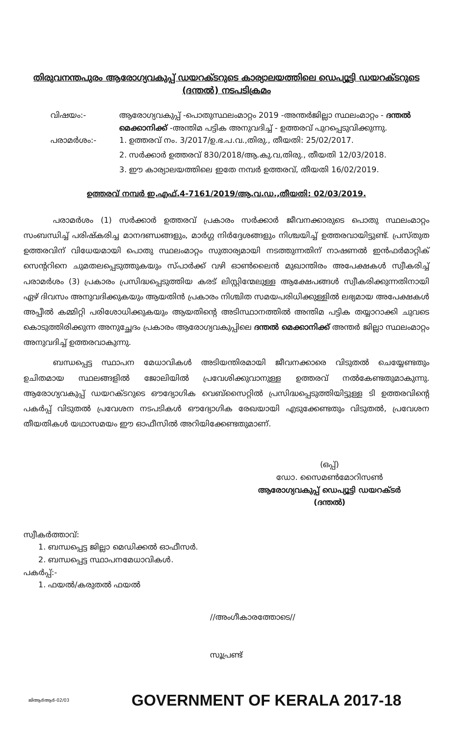തിരുവനന്തപുരം ആരോഗ്യവകുപ്പ് ഡയറക്ടറുടെ കാര്യാലയത്തിലെ ഡെപ്യൂട്ടി ഡയറക്ടറുടെ (ദന്തൽ) നടപടിക്രമം
വിഷയം:- ആരോഗ്യവകുപ്പ് -പൊതുസ്ഥലംമാറ്റം 2019 -അന്തർജില്ലാ സ്ഥലംമാറ്റം - ദന്തൽ മെക്കാനിക്ക് -അന്തിമ പട്ടിക അനുവദിച്ച് - ഉത്തരവ് പുറപ്പെടുവിക്കുന്നു.
പരാമർശം:- 1. ഉത്തരവ് നം. 3/2017/ഉ.ഭ.പ.വ.,തിരു., തീയതി: 25/02/2017.
2. സർക്കാർ ഉത്തരവ് 830/2018/ആ.കു.വ,തിരു., തീയതി 12/03/2018.
3. ഈ കാര്യാലയത്തിലെ ഇതേ നമ്പർ ഉത്തരവ്, തീയതി 16/02/2019.
ഉത്തരവ് നമ്പർ ഇ.എഫ്.4-7161/2019/ആ.വ.ഡ.,തീയതി: 02/03/2019.
പരാമർശം (1) സർക്കാർ ഉത്തരവ് പ്രകാരം സർക്കാർ ജീവനക്കാരുടെ പൊതു സ്ഥലംമാറ്റം സംബന്ധിച്ച് പരിഷ്കരിച്ച മാനദണ്ഡങ്ങളും, മാർഗ്ഗ നിർദ്ദേശങ്ങളും നിശ്ചയിച്ച് ഉത്തരവായിട്ടുണ്ട്. പ്രസ്തുത ഉത്തരവിന് വിധേയമായി പൊതു സ്ഥലംമാറ്റം സുതാര്യമായി നടത്തുന്നതിന് നാഷണൽ ഇൻഫർമാറ്റിക് സെന്ററിനെ ചുമതലപ്പെടുത്തുകയും സ്പാർക്ക് വഴി ഓൺലൈൻ മുഖാന്തിരം അപേക്ഷകൾ സ്വീകരിച്ച് പരാമർശം (3) പ്രകാരം പ്രസിദ്ധപ്പെടുത്തിയ കരട് ലിസ്റ്റിന്മേലുള്ള ആക്ഷേപങ്ങൾ സ്വീകരിക്കുന്നതിനായി ഏഴ് ദിവസം അനുവദിക്കുകയും ആയതിൻ പ്രകാരം നിശ്ചിത സമയപരിധിക്കുള്ളിൽ ലഭ്യമായ അപേക്ഷകൾ അപ്പീൽ കമ്മിറ്റി പരിശോധിക്കുകയും ആയതിന്റെ അടിസ്ഥാനത്തിൽ അന്തിമ പട്ടിക തയ്യാറാക്കി ചുവടെ കൊടുത്തിരിക്കുന്ന അനുച്ഛേദം പ്രകാരം ആരോഗ്യവകുപ്പിലെ ദന്തൽ മെക്കാനിക്ക് അന്തർ ജില്ലാ സ്ഥലംമാറ്റം അനുവദിച്ച് ഉത്തരവാകുന്നു.
ബന്ധപ്പെട്ട സ്ഥാപന മേധാവികൾ അടിയന്തിരമായി ജീവനക്കാരെ വിടുതൽ ചെയ്യേണ്ടതും ഉചിതമായ സ്ഥലങ്ങളിൽ ജോലിയിൽ പ്രവേശിക്കുവാനുള്ള ഉത്തരവ് നൽകേണ്ടതുമാകുന്നു. ആരോഗ്യവകുപ്പ് ഡയറക്ടറുടെ ഔദ്യോഗിക വെബ്സൈറ്റിൽ പ്രസിദ്ധപ്പെടുത്തിയിട്ടുള്ള ടി ഉത്തരവിന്റെ പകർപ്പ് വിടുതൽ പ്രവേശന നടപടികൾ ഔദ്യോഗിക രേഖയായി എടുക്കേണ്ടതും വിടുതൽ, പ്രവേശന തീയതികൾ യഥാസമയം ഈ ഓഫീസിൽ അറിയിക്കേണ്ടതുമാണ്.
(ഒപ്പ്)
ഡോ. സൈമൺമോറിസൺ
ആരോഗ്യവകുപ്പ് ഡെപ്യൂട്ടി ഡയറക്ടർ
(ദന്തൽ)
സ്വീകർത്താവ്:
1. ബന്ധപ്പെട്ട ജില്ലാ മെഡിക്കൽ ഓഫീസർ.
2. ബന്ധപ്പെട്ട സ്ഥാപനമേധാവികൾ.
പകർപ്പ്:-
1. ഫയൽ/കരുതൽ ഫയൽ
//അംഗീകാരത്തോടെ//
സൂപ്രണ്ട്
ജിആർആർ-02/03 GOVERNMENT OF KERALA 2017-18